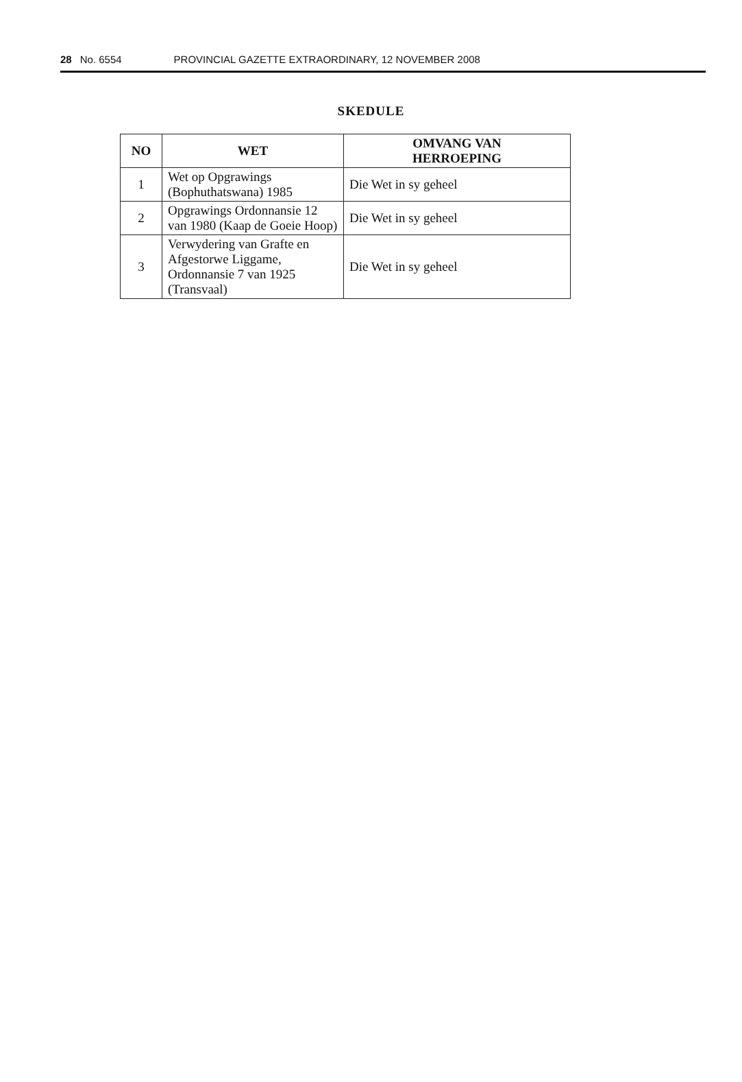28 No. 6554 PROVINCIAL GAZETTE EXTRAORDINARY, 12 NOVEMBER 2008
SKEDULE
| NO | WET | OMVANG VAN HERROEPING |
| --- | --- | --- |
| 1 | Wet op Opgrawings (Bophuthatswana) 1985 | Die Wet in sy geheel |
| 2 | Opgrawings Ordonnansie 12 van 1980 (Kaap de Goeie Hoop) | Die Wet in sy geheel |
| 3 | Verwydering van Grafte en Afgestorwe Liggame, Ordonnansie 7 van 1925 (Transvaal) | Die Wet in sy geheel |